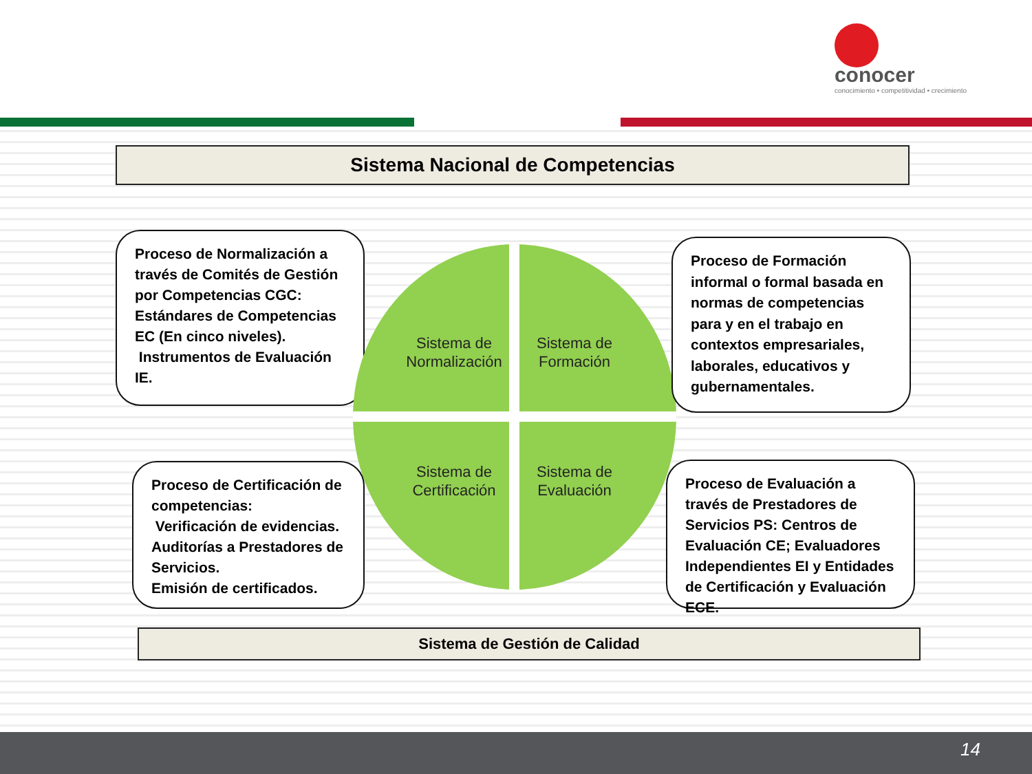conocer
conocimiento • competitividad • crecimiento
Sistema Nacional de Competencias
Proceso de Normalización a través de Comités de Gestión por Competencias CGC: Estándares de Competencias EC (En cinco niveles).
Instrumentos de Evaluación IE.
Sistema de Normalización
Sistema de Formación
Sistema de Certificación
Sistema de Evaluación
Proceso de Formación informal o formal basada en normas de competencias para y en el trabajo en contextos empresariales, laborales, educativos y gubernamentales.
Proceso de Certificación de competencias:
Verificación de evidencias. Auditorías a Prestadores de Servicios.
Emisión de certificados.
Proceso de Evaluación a través de Prestadores de Servicios PS: Centros de Evaluación CE; Evaluadores Independientes EI y Entidades de Certificación y Evaluación ECE.
Sistema de Gestión de Calidad
14